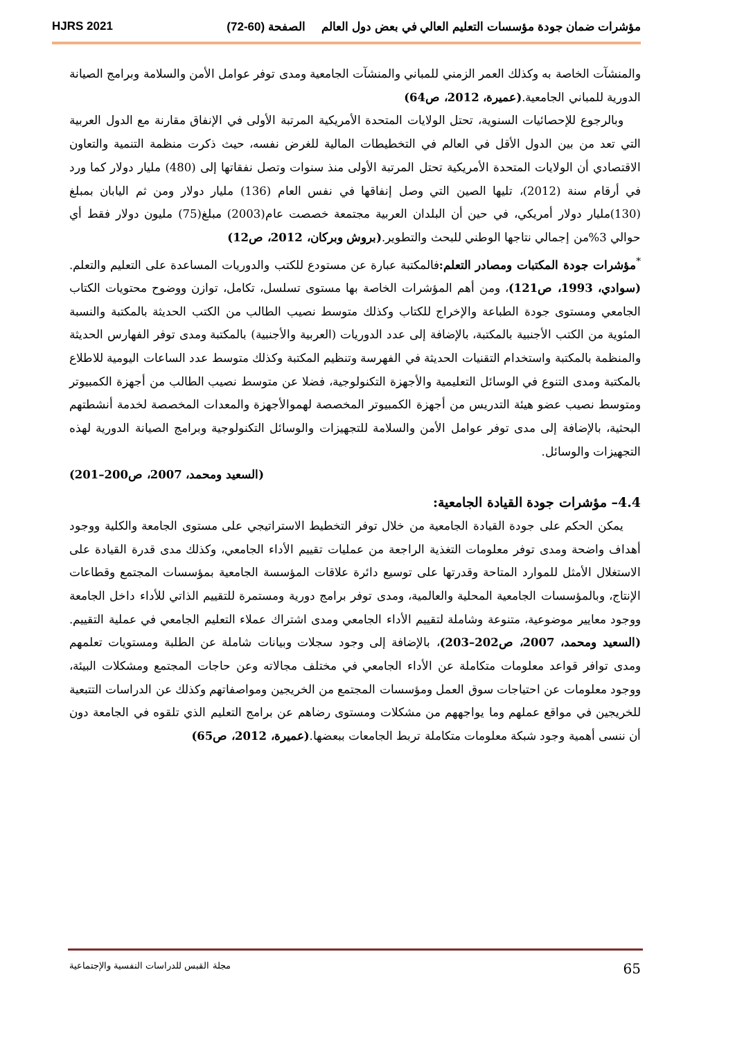مؤشرات ضمان جودة مؤسسات التعليم العالي في بعض دول العالم الصفحة (60-72) HJRS 2021
والمنشآت الخاصة به وكذلك العمر الزمني للمباني والمنشآت الجامعية ومدى توفر عوامل الأمن والسلامة وبرامج الصيانة الدورية للمباني الجامعية.(عميرة، 2012، ص64)
وبالرجوع للإحصائيات السنوية، تحتل الولايات المتحدة الأمريكية المرتبة الأولى في الإنفاق مقارنة مع الدول العربية التي تعد من بين الدول الأقل في العالم في التخطيطات المالية للغرض نفسه، حيث ذكرت منظمة التنمية والتعاون الاقتصادي أن الولايات المتحدة الأمريكية تحتل المرتبة الأولى منذ سنوات وتصل نفقاتها إلى (480) مليار دولار كما ورد في أرقام سنة (2012)، تليها الصين التي وصل إنفاقها في نفس العام (136) مليار دولار ومن ثم اليابان بمبلغ (130)مليار دولار أمريكي، في حين أن البلدان العربية مجتمعة خصصت عام(2003) مبلغ(75) مليون دولار فقط أي حوالي 3%من إجمالي نتاجها الوطني للبحث والتطوير.(بروش وبركان، 2012، ص12)
<sup>*</sup> مؤشرات جودة المكتبات ومصادر التعلم: فالمكتبة عبارة عن مستودع للكتب والدوريات المساعدة على التعليم والتعلم. (سوادي، 1993، ص121)، ومن أهم المؤشرات الخاصة بها مستوى تسلسل، تكامل، توازن ووضوح محتويات الكتاب الجامعي ومستوى جودة الطباعة والإخراج للكتاب وكذلك متوسط نصيب الطالب من الكتب الحديثة بالمكتبة والنسبة المئوية من الكتب الأجنبية بالمكتبة، بالإضافة إلى عدد الدوريات (العربية والأجنبية) بالمكتبة ومدى توفر الفهارس الحديثة والمنظمة بالمكتبة واستخدام التقنيات الحديثة في الفهرسة وتنظيم المكتبة وكذلك متوسط عدد الساعات اليومية للاطلاع بالمكتبة ومدى التنوع في الوسائل التعليمية والأجهزة التكنولوجية، فضلا عن متوسط نصيب الطالب من أجهزة الكمبيوتر ومتوسط نصيب عضو هيئة التدريس من أجهزة الكمبيوتر المخصصة لهموالأجهزة والمعدات المخصصة لخدمة أنشطتهم البحثية، بالإضافة إلى مدى توفر عوامل الأمن والسلامة للتجهيزات والوسائل التكنولوجية وبرامج الصيانة الدورية لهذه التجهيزات والوسائل.
(السعيد ومحمد، 2007، ص200–201)
4.4– مؤشرات جودة القيادة الجامعية:
يمكن الحكم على جودة القيادة الجامعية من خلال توفر التخطيط الاستراتيجي على مستوى الجامعة والكلية ووجود أهداف واضحة ومدى توفر معلومات التغذية الراجعة من عمليات تقييم الأداء الجامعي، وكذلك مدى قدرة القيادة على الاستغلال الأمثل للموارد المتاحة وقدرتها على توسيع دائرة علاقات المؤسسة الجامعية بمؤسسات المجتمع وقطاعات الإنتاج، وبالمؤسسات الجامعية المحلية والعالمية، ومدى توفر برامج دورية ومستمرة للتقييم الذاتي للأداء داخل الجامعة ووجود معايير موضوعية، متنوعة وشاملة لتقييم الأداء الجامعي ومدى اشتراك عملاء التعليم الجامعي في عملية التقييم. (السعيد ومحمد، 2007، ص202–203)، بالإضافة إلى وجود سجلات وبيانات شاملة عن الطلبة ومستويات تعلمهم ومدى توافر قواعد معلومات متكاملة عن الأداء الجامعي في مختلف مجالاته وعن حاجات المجتمع ومشكلات البيئة، ووجود معلومات عن احتياجات سوق العمل ومؤسسات المجتمع من الخريجين ومواصفاتهم وكذلك عن الدراسات التتبعية للخريجين في مواقع عملهم وما يواجههم من مشكلات ومستوى رضاهم عن برامج التعليم الذي تلقوه في الجامعة دون أن ننسى أهمية وجود شبكة معلومات متكاملة تربط الجامعات ببعضها.(عميرة، 2012، ص65)
65 مجلة القبس للدراسات النفسية والإجتماعية